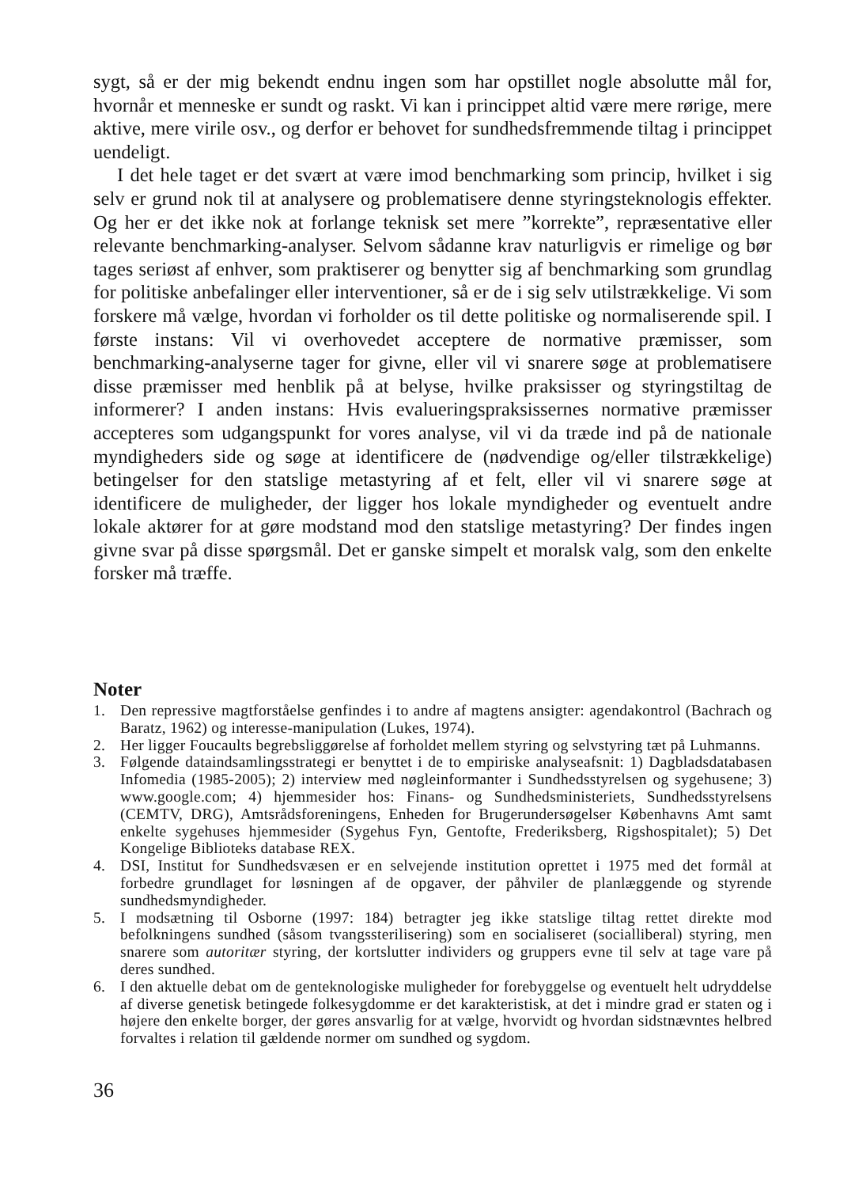sygt, så er der mig bekendt endnu ingen som har opstillet nogle absolutte mål for, hvornår et menneske er sundt og raskt. Vi kan i princippet altid være mere rørige, mere aktive, mere virile osv., og derfor er behovet for sundhedsfremmende tiltag i princippet uendeligt.
I det hele taget er det svært at være imod benchmarking som princip, hvilket i sig selv er grund nok til at analysere og problematisere denne styringsteknologis effekter. Og her er det ikke nok at forlange teknisk set mere ”korrekte”, repræsentative eller relevante benchmarking-analyser. Selvom sådanne krav naturligvis er rimelige og bør tages seriøst af enhver, som praktiserer og benytter sig af benchmarking som grundlag for politiske anbefalinger eller interventioner, så er de i sig selv utilstrækkelige. Vi som forskere må vælge, hvordan vi forholder os til dette politiske og normaliserende spil. I første instans: Vil vi overhovedet acceptere de normative præmisser, som benchmarking-analyserne tager for givne, eller vil vi snarere søge at problematisere disse præmisser med henblik på at belyse, hvilke praksisser og styringstiltag de informerer? I anden instans: Hvis evalueringspraksissernes normative præmisser accepteres som udgangspunkt for vores analyse, vil vi da træde ind på de nationale myndigheders side og søge at identificere de (nødvendige og/eller tilstrækkelige) betingelser for den statslige metastyring af et felt, eller vil vi snarere søge at identificere de muligheder, der ligger hos lokale myndigheder og eventuelt andre lokale aktører for at gøre modstand mod den statslige metastyring? Der findes ingen givne svar på disse spørgsmål. Det er ganske simpelt et moralsk valg, som den enkelte forsker må træffe.
Noter
1. Den repressive magtforståelse genfindes i to andre af magtens ansigter: agendakontrol (Bachrach og Baratz, 1962) og interesse-manipulation (Lukes, 1974).
2. Her ligger Foucaults begrebsliggørelse af forholdet mellem styring og selvstyring tæt på Luhmanns.
3. Følgende dataindsamlingsstrategi er benyttet i de to empiriske analyseafsnit: 1) Dagbladsdatabasen Infomedia (1985-2005); 2) interview med nøgleinformanter i Sundhedsstyrelsen og sygehusene; 3) www.google.com; 4) hjemmesider hos: Finans- og Sundhedsministeriets, Sundhedsstyrelsens (CEMTV, DRG), Amtsrådsforeningens, Enheden for Brugerundersøgelser Københavns Amt samt enkelte sygehuses hjemmesider (Sygehus Fyn, Gentofte, Frederiksberg, Rigshospitalet); 5) Det Kongelige Biblioteks database REX.
4. DSI, Institut for Sundhedsvæsen er en selvejende institution oprettet i 1975 med det formål at forbedre grundlaget for løsningen af de opgaver, der påhviler de planlæggende og styrende sundhedsmyndigheder.
5. I modsætning til Osborne (1997: 184) betragter jeg ikke statslige tiltag rettet direkte mod befolkningens sundhed (såsom tvangssterilisering) som en socialiseret (socialliberal) styring, men snarere som autoritær styring, der kortslutter individers og gruppers evne til selv at tage vare på deres sundhed.
6. I den aktuelle debat om de genteknologiske muligheder for forebyggelse og eventuelt helt udryddelse af diverse genetisk betingede folkesygdomme er det karakteristisk, at det i mindre grad er staten og i højere den enkelte borger, der gøres ansvarlig for at vælge, hvorvidt og hvordan sidstnævntes helbred forvaltes i relation til gældende normer om sundhed og sygdom.
36